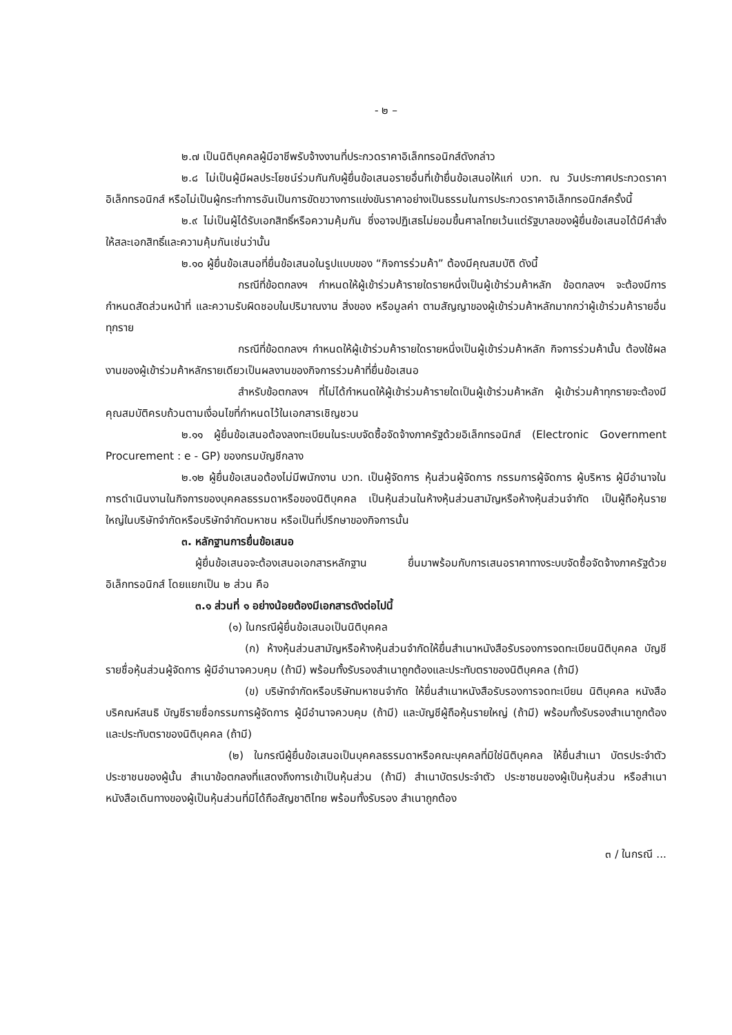- ๒ –
๒.๗ เป็นนิติบุคคลผู้มีอาชีพรับจ้างงานที่ประกวดราคาอิเล็กทรอนิกส์ดังกล่าว
๒.๘ ไม่เป็นผู้มีผลประโยชน์ร่วมกันกับผู้ยื่นข้อเสนอรายอื่นที่เข้ายื่นข้อเสนอให้แก่ บวท. ณ วันประกาศประกวดราคาอิเล็กทรอนิกส์ หรือไม่เป็นผู้กระทำการอันเป็นการขัดขวางการแข่งขันราคาอย่างเป็นธรรมในการประกวดราคาอิเล็กทรอนิกส์ครั้งนี้
๒.๙ ไม่เป็นผู้ได้รับเอกสิทธิ์หรือความคุ้มกัน ซึ่งอาจปฏิเสธไม่ยอมขึ้นศาลไทยเว้นแต่รัฐบาลของผู้ยื่นข้อเสนอได้มีคำสั่งให้สละเอกสิทธิ์และความคุ้มกันเช่นว่านั้น
๒.๑๐ ผู้ยื่นข้อเสนอที่ยื่นข้อเสนอในรูปแบบของ “กิจการร่วมค้า” ต้องมีคุณสมบัติ ดังนี้
กรณีที่ข้อตกลงฯ กำหนดให้ผู้เข้าร่วมค้ารายใดรายหนึ่งเป็นผู้เข้าร่วมค้าหลัก ข้อตกลงฯ จะต้องมีการกำหนดสัดส่วนหน้าที่ และความรับผิดชอบในปริมาณงาน สิ่งของ หรือมูลค่า ตามสัญญาของผู้เข้าร่วมค้าหลักมากกว่าผู้เข้าร่วมค้ารายอื่นทุกราย
กรณีที่ข้อตกลงฯ กำหนดให้ผู้เข้าร่วมค้ารายใดรายหนึ่งเป็นผู้เข้าร่วมค้าหลัก กิจการร่วมค้านั้น ต้องใช้ผลงานของผู้เข้าร่วมค้าหลักรายเดียวเป็นผลงานของกิจการร่วมค้าที่ยื่นข้อเสนอ
สำหรับข้อตกลงฯ ที่ไม่ได้กำหนดให้ผู้เข้าร่วมค้ารายใดเป็นผู้เข้าร่วมค้าหลัก ผู้เข้าร่วมค้าทุกรายจะต้องมีคุณสมบัติครบถ้วนตามเงื่อนไขที่กำหนดไว้ในเอกสารเชิญชวน
๒.๑๑ ผู้ยื่นข้อเสนอต้องลงทะเบียนในระบบจัดซื้อจัดจ้างภาครัฐด้วยอิเล็กทรอนิกส์ (Electronic Government Procurement : e - GP) ของกรมบัญชีกลาง
๒.๑๒ ผู้ยื่นข้อเสนอต้องไม่มีพนักงาน บวท. เป็นผู้จัดการ หุ้นส่วนผู้จัดการ กรรมการผู้จัดการ ผู้บริหาร ผู้มีอำนาจในการดำเนินงานในกิจการของบุคคลธรรมดาหรือของนิติบุคคล เป็นหุ้นส่วนในห้างหุ้นส่วนสามัญหรือห้างหุ้นส่วนจำกัด เป็นผู้ถือหุ้นรายใหญ่ในบริษัทจำกัดหรือบริษัทจำกัดมหาชน หรือเป็นที่ปรึกษาของกิจการนั้น
๓. หลักฐานการยื่นข้อเสนอ
ผู้ยื่นข้อเสนอจะต้องเสนอเอกสารหลักฐาน ยื่นมาพร้อมกับการเสนอราคาทางระบบจัดซื้อจัดจ้างภาครัฐด้วยอิเล็กทรอนิกส์ โดยแยกเป็น ๒ ส่วน คือ
๓.๑ ส่วนที่ ๑ อย่างน้อยต้องมีเอกสารดังต่อไปนี้
(๑) ในกรณีผู้ยื่นข้อเสนอเป็นนิติบุคคล
(ก) ห้างหุ้นส่วนสามัญหรือห้างหุ้นส่วนจำกัดให้ยื่นสำเนาหนังสือรับรองการจดทะเบียนนิติบุคคล บัญชีรายชื่อหุ้นส่วนผู้จัดการ ผู้มีอำนาจควบคุม (ถ้ามี) พร้อมทั้งรับรองสำเนาถูกต้องและประทับตราของนิติบุคคล (ถ้ามี)
(ข) บริษัทจำกัดหรือบริษัทมหาชนจำกัด ให้ยื่นสำเนาหนังสือรับรองการจดทะเบียน นิติบุคคล หนังสือบริคณห์สนธิ บัญชีรายชื่อกรรมการผู้จัดการ ผู้มีอำนาจควบคุม (ถ้ามี) และบัญชีผู้ถือหุ้นรายใหญ่ (ถ้ามี) พร้อมทั้งรับรองสำเนาถูกต้อง และประทับตราของนิติบุคคล (ถ้ามี)
(๒) ในกรณีผู้ยื่นข้อเสนอเป็นบุคคลธรรมดาหรือคณะบุคคลที่มิใช่นิติบุคคล ให้ยื่นสำเนา บัตรประจำตัวประชาชนของผู้นั้น สำเนาข้อตกลงที่แสดงถึงการเข้าเป็นหุ้นส่วน (ถ้ามี) สำเนาบัตรประจำตัว ประชาชนของผู้เป็นหุ้นส่วน หรือสำเนาหนังสือเดินทางของผู้เป็นหุ้นส่วนที่มิได้ถือสัญชาติไทย พร้อมทั้งรับรอง สำเนาถูกต้อง
๓ / ในกรณี ...